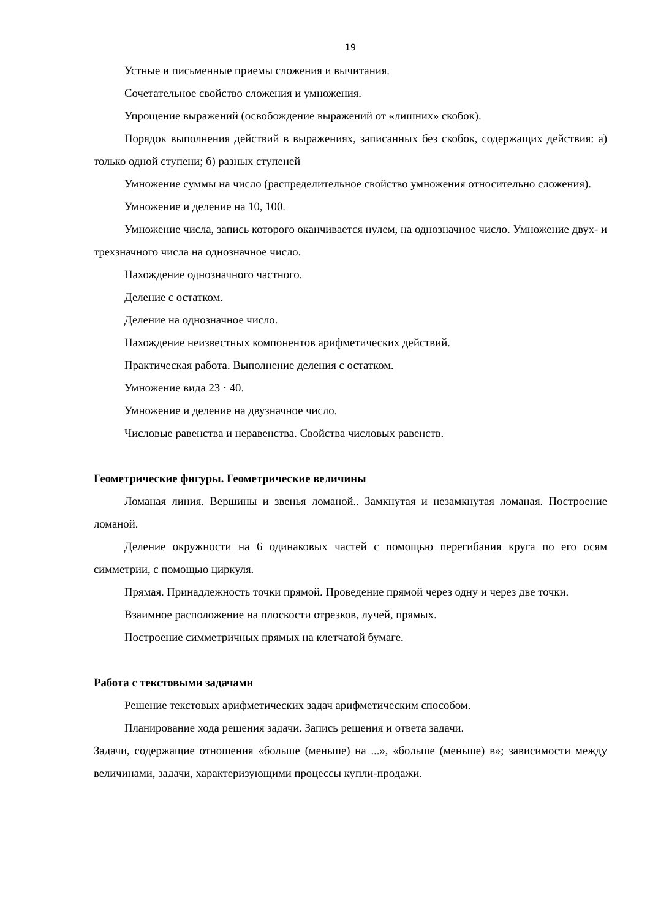19
Устные и письменные приемы сложения и вычитания.
Сочетательное свойство сложения и умножения.
Упрощение выражений (освобождение выражений от «лишних» скобок).
Порядок выполнения действий в выражениях, записанных без скобок, содержащих действия: а) только одной ступени; б) разных ступеней
Умножение суммы на число (распределительное свойство умножения относительно сложения).
Умножение и деление на 10, 100.
Умножение числа, запись которого оканчивается нулем, на однозначное число. Умножение двух- и трехзначного числа на однозначное число.
Нахождение однозначного частного.
Деление с остатком.
Деление на однозначное число.
Нахождение неизвестных компонентов арифметических действий.
Практическая работа. Выполнение деления с остатком.
Умножение вида 23 · 40.
Умножение и деление на двузначное число.
Числовые равенства и неравенства. Свойства числовых равенств.
Геометрические фигуры. Геометрические величины
Ломаная линия. Вершины и звенья ломаной.. Замкнутая и незамкнутая ломаная. Построение ломаной.
Деление окружности на 6 одинаковых частей с помощью перегибания круга по его осям симметрии, с помощью циркуля.
Прямая. Принадлежность точки прямой. Проведение прямой через одну и через две точки.
Взаимное расположение на плоскости отрезков, лучей, прямых.
Построение симметричных прямых на клетчатой бумаге.
Работа с текстовыми задачами
Решение текстовых арифметических задач арифметическим способом.
Планирование хода решения задачи. Запись решения и ответа задачи.
Задачи, содержащие отношения «больше (меньше) на ...», «больше (меньше) в»; зависимости между величинами, задачи, характеризующими процессы купли-продажи.